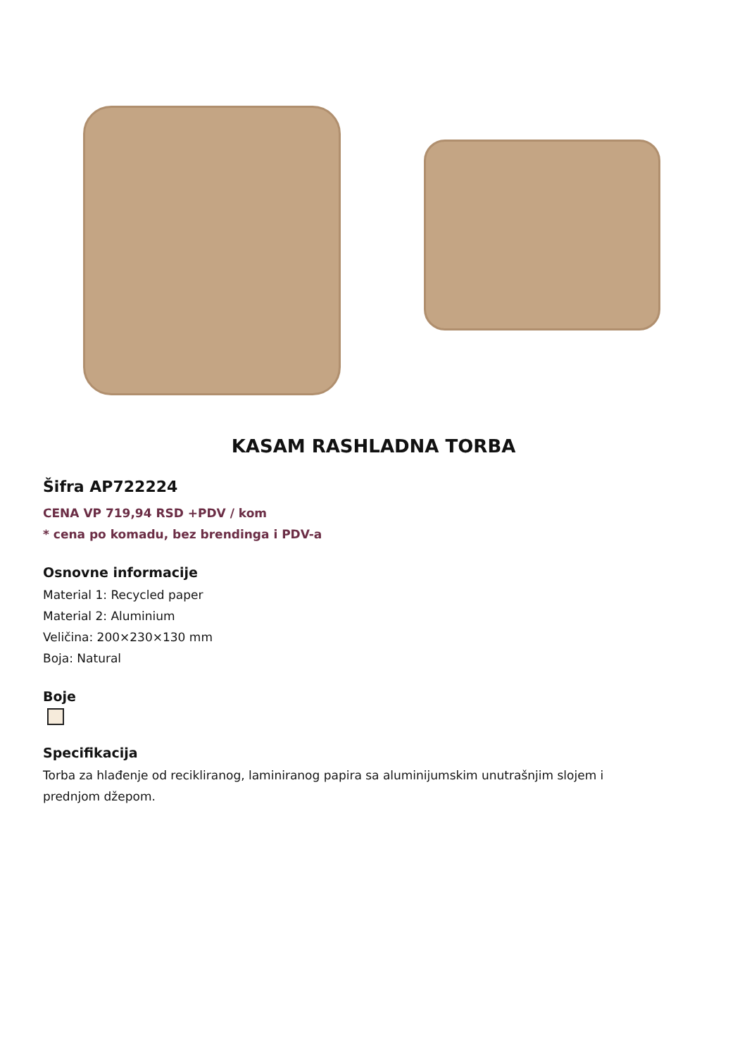KASAM RASHLADNA TORBA
Šifra AP722224
CENA VP 719,94 RSD +PDV / kom
* cena po komadu, bez brendinga i PDV-a
Osnovne informacije
Material 1: Recycled paper
Material 2: Aluminium
Veličina: 200×230×130 mm
Boja: Natural
Boje
Specifikacija
Torba za hlađenje od recikliranog, laminiranog papira sa aluminijumskim unutrašnjim slojem i
prednjom džepom.